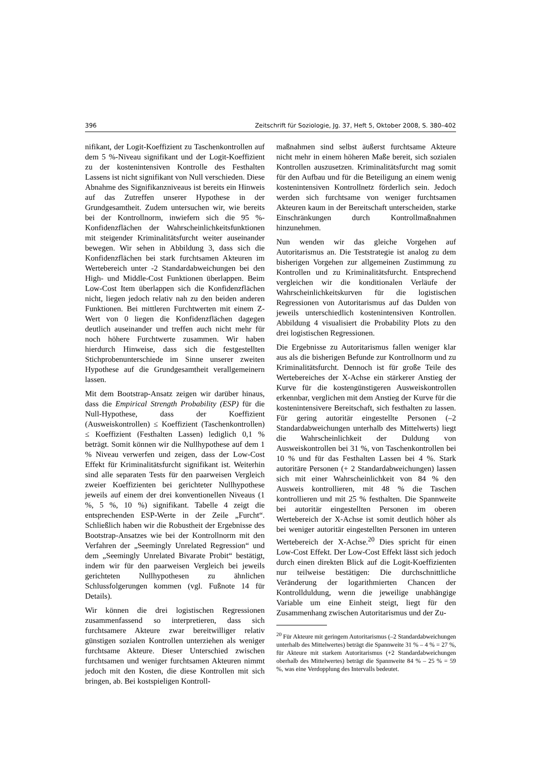396 Zeitschrift für Soziologie, Jg. 37, Heft 5, Oktober 2008, S. 380–402
nifikant, der Logit-Koeffizient zu Taschenkontrollen auf dem 5 %-Niveau signifikant und der Logit-Koeffizient zu der kostenintensiven Kontrolle des Festhalten Lassens ist nicht signifikant von Null verschieden. Diese Abnahme des Signifikanzniveaus ist bereits ein Hinweis auf das Zutreffen unserer Hypothese in der Grundgesamtheit. Zudem untersuchen wir, wie bereits bei der Kontrollnorm, inwiefern sich die 95 %-Konfidenzflächen der Wahrscheinlichkeitsfunktionen mit steigender Kriminalitätsfurcht weiter auseinander bewegen. Wir sehen in Abbildung 3, dass sich die Konfidenzflächen bei stark furchtsamen Akteuren im Wertebereich unter -2 Standardabweichungen bei den High- und Middle-Cost Funktionen überlappen. Beim Low-Cost Item überlappen sich die Konfidenzflächen nicht, liegen jedoch relativ nah zu den beiden anderen Funktionen. Bei mittleren Furchtwerten mit einem Z-Wert von 0 liegen die Konfidenzflächen dagegen deutlich auseinander und treffen auch nicht mehr für noch höhere Furchtwerte zusammen. Wir haben hierdurch Hinweise, dass sich die festgestellten Stichprobenunterschiede im Sinne unserer zweiten Hypothese auf die Grundgesamtheit verallgemeinern lassen.
Mit dem Bootstrap-Ansatz zeigen wir darüber hinaus, dass die Empirical Strength Probability (ESP) für die Null-Hypothese, dass der Koeffizient (Ausweiskontrollen) ≤ Koeffizient (Taschenkontrollen) ≤ Koeffizient (Festhalten Lassen) lediglich 0,1 % beträgt. Somit können wir die Nullhypothese auf dem 1 % Niveau verwerfen und zeigen, dass der Low-Cost Effekt für Kriminalitätsfurcht signifikant ist. Weiterhin sind alle separaten Tests für den paarweisen Vergleich zweier Koeffizienten bei gerichteter Nullhypothese jeweils auf einem der drei konventionellen Niveaus (1 %, 5 %, 10 %) signifikant. Tabelle 4 zeigt die entsprechenden ESP-Werte in der Zeile „Furcht“. Schließlich haben wir die Robustheit der Ergebnisse des Bootstrap-Ansatzes wie bei der Kontrollnorm mit den Verfahren der „Seemingly Unrelated Regression“ und dem „Seemingly Unrelated Bivarate Probit“ bestätigt, indem wir für den paarweisen Vergleich bei jeweils gerichteten Nullhypothesen zu ähnlichen Schlussfolgerungen kommen (vgl. Fußnote 14 für Details).
Wir können die drei logistischen Regressionen zusammenfassend so interpretieren, dass sich furchtsamere Akteure zwar bereitwilliger relativ günstigen sozialen Kontrollen unterziehen als weniger furchtsame Akteure. Dieser Unterschied zwischen furchtsamen und weniger furchtsamen Akteuren nimmt jedoch mit den Kosten, die diese Kontrollen mit sich bringen, ab. Bei kostspieligen Kontroll-
maßnahmen sind selbst äußerst furchtsame Akteure nicht mehr in einem höheren Maße bereit, sich sozialen Kontrollen auszusetzen. Kriminalitätsfurcht mag somit für den Aufbau und für die Beteiligung an einem wenig kostenintensiven Kontrollnetz förderlich sein. Jedoch werden sich furchtsame von weniger furchtsamen Akteuren kaum in der Bereitschaft unterscheiden, starke Einschränkungen durch Kontrollmaßnahmen hinzunehmen.
Nun wenden wir das gleiche Vorgehen auf Autoritarismus an. Die Teststrategie ist analog zu dem bisherigen Vorgehen zur allgemeinen Zustimmung zu Kontrollen und zu Kriminalitätsfurcht. Entsprechend vergleichen wir die konditionalen Verläufe der Wahrscheinlichkeitskurven für die logistischen Regressionen von Autoritarismus auf das Dulden von jeweils unterschiedlich kostenintensiven Kontrollen. Abbildung 4 visualisiert die Probability Plots zu den drei logistischen Regressionen.
Die Ergebnisse zu Autoritarismus fallen weniger klar aus als die bisherigen Befunde zur Kontrollnorm und zu Kriminalitätsfurcht. Dennoch ist für große Teile des Wertebereiches der X-Achse ein stärkerer Anstieg der Kurve für die kostengünstigeren Ausweiskontrollen erkennbar, verglichen mit dem Anstieg der Kurve für die kostenintensivere Bereitschaft, sich festhalten zu lassen. Für gering autoritär eingestellte Personen (–2 Standardabweichungen unterhalb des Mittelwerts) liegt die Wahrscheinlichkeit der Duldung von Ausweiskontrollen bei 31 %, von Taschenkontrollen bei 10 % und für das Festhalten Lassen bei 4 %. Stark autoritäre Personen (+ 2 Standardabweichungen) lassen sich mit einer Wahrscheinlichkeit von 84 % den Ausweis kontrollieren, mit 48 % die Taschen kontrollieren und mit 25 % festhalten. Die Spannweite bei autoritär eingestellten Personen im oberen Wertebereich der X-Achse ist somit deutlich höher als bei weniger autoritär eingestellten Personen im unteren Wertebereich der X-Achse.<sup>20</sup> Dies spricht für einen Low-Cost Effekt. Der Low-Cost Effekt lässt sich jedoch durch einen direkten Blick auf die Logit-Koeffizienten nur teilweise bestätigen: Die durchschnittliche Veränderung der logarithmierten Chancen der Kontrollduldung, wenn die jeweilige unabhängige Variable um eine Einheit steigt, liegt für den Zusammenhang zwischen Autoritarismus und der Zu-
<sup>20</sup> Für Akteure mit geringem Autoritarismus (–2 Standardabweichungen unterhalb des Mittelwertes) beträgt die Spannweite 31 % – 4 % = 27 %, für Akteure mit starkem Autoritarismus (+2 Standardabweichungen oberhalb des Mittelwertes) beträgt die Spannweite 84 % – 25 % = 59 %, was eine Verdopplung des Intervalls bedeutet.